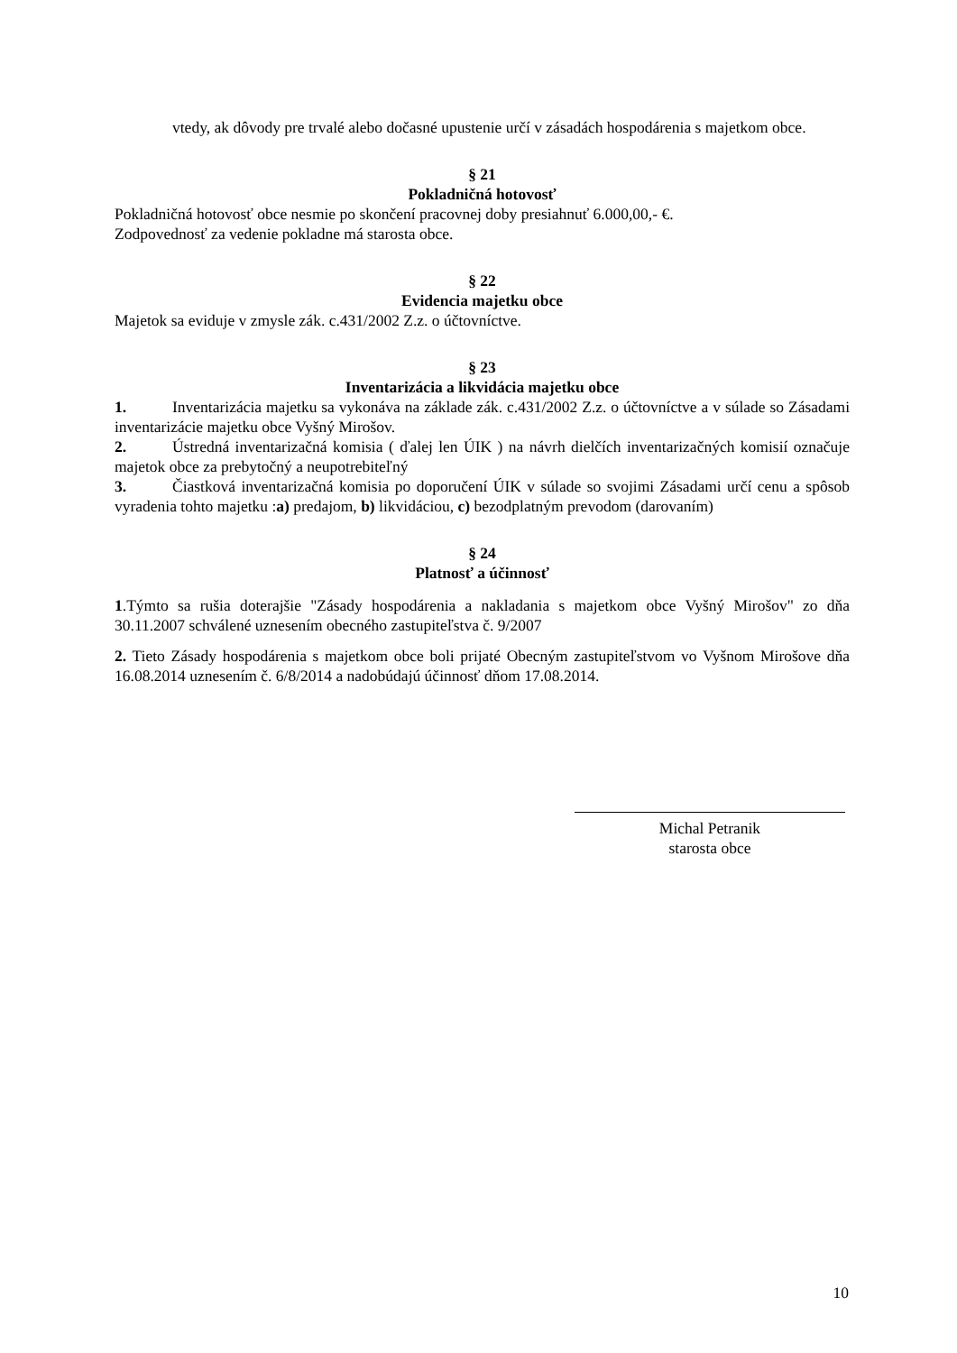vtedy, ak dôvody pre trvalé alebo dočasné upustenie určí v zásadách hospodárenia s majetkom obce.
§ 21
Pokladničná hotovosť
Pokladničná hotovosť obce nesmie po skončení pracovnej doby presiahnuť 6.000,00,- €.
Zodpovednosť za vedenie pokladne má starosta obce.
§ 22
Evidencia majetku obce
Majetok sa eviduje v zmysle zák. c.431/2002 Z.z. o účtovníctve.
§ 23
Inventarizácia a likvidácia majetku obce
1. Inventarizácia majetku sa vykonáva na základe zák. c.431/2002 Z.z. o účtovníctve a v súlade so Zásadami inventarizácie majetku obce Vyšný Mirošov.
2. Ústredná inventarizačná komisia ( ďalej len ÚIK ) na návrh dielčích inventarizačných komisií označuje majetok obce za prebytočný a neupotrebiteľný
3. Čiastková inventarizačná komisia po doporučení ÚIK v súlade so svojimi Zásadami určí cenu a spôsob vyradenia tohto majetku :a) predajom, b) likvidáciou, c) bezodplatným prevodom (darovaním)
§ 24
Platnosť a účinnosť
1.Týmto sa rušia doterajšie "Zásady hospodárenia a nakladania s majetkom obce Vyšný Mirošov" zo dňa 30.11.2007 schválené uznesením obecného zastupiteľstva č. 9/2007
2. Tieto Zásady hospodárenia s majetkom obce boli prijaté Obecným zastupiteľstvom vo Vyšnom Mirošove dňa 16.08.2014 uznesením č. 6/8/2014 a nadobúdajú účinnosť dňom 17.08.2014.
Michal Petranik
starosta obce
10